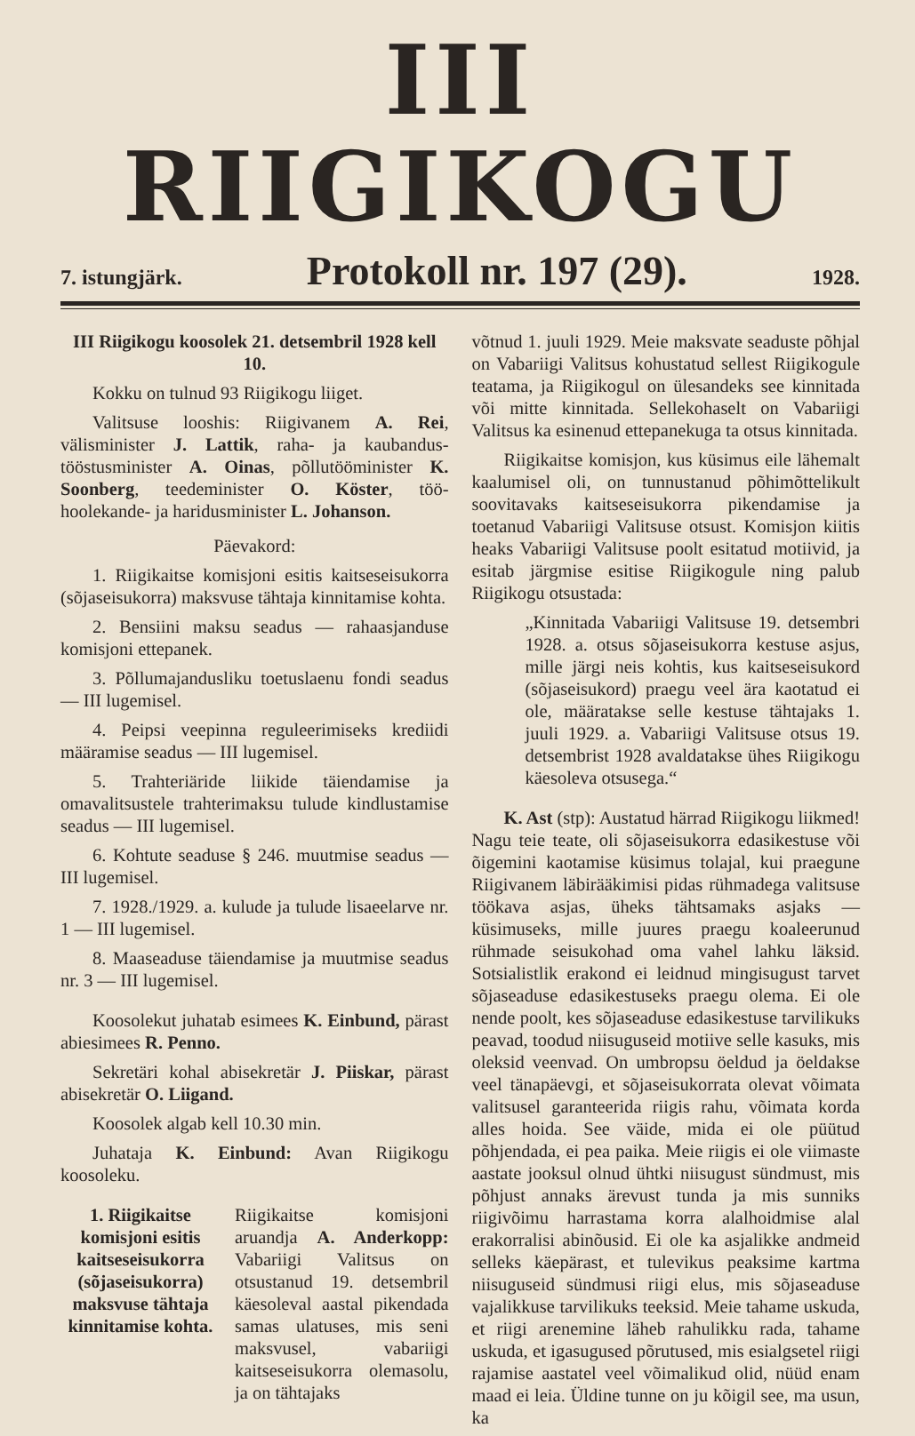III RIIGIKOGU
7. istungjärk. Protokoll nr. 197 (29). 1928.
III Riigikogu koosolek 21. detsembril 1928 kell 10.
Kokku on tulnud 93 Riigikogu liiget.
Valitsuse looshis: Riigivanem A. Rei, välisminister J. Lattik, raha- ja kaubandus-tööstusminister A. Oinas, põllutööminister K. Soonberg, teedeminister O. Köster, töö-hoolekande- ja haridusminister L. Johanson.
Päevakord:
1. Riigikaitse komisjoni esitis kaitseseisukorra (sõjaseisukorra) maksvuse tähtaja kinnitamise kohta.
2. Bensiini maksu seadus — rahaasjanduse komisjoni ettepanek.
3. Põllumajandusliku toetuslaenu fondi seadus — III lugemisel.
4. Peipsi veepinna reguleerimiseks krediidi määramise seadus — III lugemisel.
5. Trahteriäride liikide täiendamise ja omavalitsustele trahterimaksu tulude kindlustamise seadus — III lugemisel.
6. Kohtute seaduse § 246. muutmise seadus — III lugemisel.
7. 1928./1929. a. kulude ja tulude lisaeelarve nr. 1 — III lugemisel.
8. Maaseaduse täiendamise ja muutmise seadus nr. 3 — III lugemisel.
Koosolekut juhatab esimees K. Einbund, pärast abiesimees R. Penno.
Sekretäri kohal abisekretär J. Piiskar, pärast abisekretär O. Liigand.
Koosolek algab kell 10.30 min.
Juhataja K. Einbund: Avan Riigikogu koosoleku.
1. Riigikaitse komisjoni esitis kaitseseisukorra (sõjaseisukorra) maksvuse tähtaja kinnitamise kohta.
Riigikaitse komisjoni aruandja A. Anderkopp: Vabariigi Valitsus on otsustanud 19. detsembril käesoleval aastal pikendada samas ulatuses, mis seni maksvusel, vabariigi kaitseseisukorra olemasolu, ja on tähtajaks
võtnud 1. juuli 1929. Meie maksvate seaduste põhjal on Vabariigi Valitsus kohustatud sellest Riigikogule teatama, ja Riigikogul on ülesandeks see kinnitada või mitte kinnitada. Sellekohaselt on Vabariigi Valitsus ka esinenud ettepanekuga ta otsus kinnitada.
Riigikaitse komisjon, kus küsimus eile lähemalt kaalumisel oli, on tunnustanud põhimõttelikult soovitavaks kaitseseisukorra pikendamise ja toetanud Vabariigi Valitsuse otsust. Komisjon kiitis heaks Vabariigi Valitsuse poolt esitatud motiivid, ja esitab järgmise esitise Riigikogule ning palub Riigikogu otsustada:
„Kinnitada Vabariigi Valitsuse 19. detsembri 1928. a. otsus sõjaseisukorra kestuse asjus, mille järgi neis kohtis, kus kaitseseisukord (sõjaseisukord) praegu veel ära kaotatud ei ole, määratakse selle kestuse tähtajaks 1. juuli 1929. a. Vabariigi Valitsuse otsus 19. detsembrist 1928 avaldatakse ühes Riigikogu käesoleva otsusega.“
K. Ast (stp): Austatud härrad Riigikogu liikmed! Nagu teie teate, oli sõjaseisukorra edasikestuse või õigemini kaotamise küsimus tolajal, kui praegune Riigivanem läbirääkimisi pidas rühmadega valitsuse töökava asjas, üheks tähtsamaks asjaks — küsimuseks, mille juures praegu koaleerunud rühmade seisukohad oma vahel lahku läksid. Sotsialistlik erakond ei leidnud mingisugust tarvet sõjaseaduse edasikestuseks praegu olema. Ei ole nende poolt, kes sõjaseaduse edasikestuse tarvilikuks peavad, toodud niisuguseid motiive selle kasuks, mis oleksid veenvad. On umbropsu öeldud ja öeldakse veel tänapäevgi, et sõjaseisukorrata olevat võimata valitsusel garanteerida riigis rahu, võimata korda alles hoida. See väide, mida ei ole püütud põhjendada, ei pea paika. Meie riigis ei ole viimaste aastate jooksul olnud ühtki niisugust sündmust, mis põhjust annaks ärevust tunda ja mis sunniks riigivõimu harrastama korra alalhoidmise alal erakorralisi abinõusid. Ei ole ka asjalikke andmeid selleks käepärast, et tulevikus peaksime kartma niisuguseid sündmusi riigi elus, mis sõjaseaduse vajalikkuse tarvilikuks teeksid. Meie tahame uskuda, et riigi arenemine läheb rahulikku rada, tahame uskuda, et igasugused põrutused, mis esialgsetel riigi rajamise aastatel veel võimalikud olid, nüüd enam maad ei leia. Üldine tunne on ju kõigil see, ma usun, ka